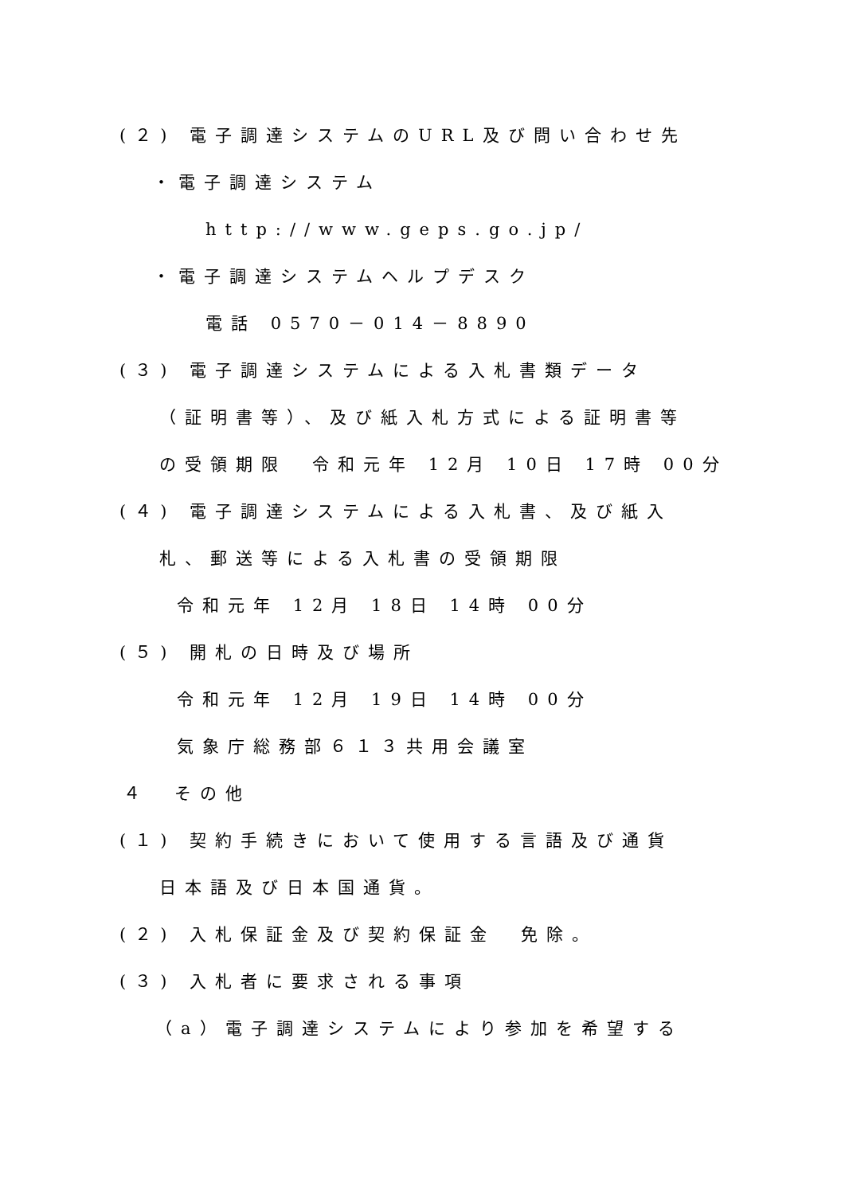(２) 電子調達システムのURL及び問い合わせ先
・電子調達システム
http://www.geps.go.jp/
・電子調達システムヘルプデスク
電話 0570－014－8890
(３) 電子調達システムによる入札書類データ
（証明書等）、及び紙入札方式による証明書等
の受領期限　令和元年 12月 10日 17時 00分
(４) 電子調達システムによる入札書、及び紙入
札、郵送等による入札書の受領期限
令和元年 12月 18日 14時 00分
(５) 開札の日時及び場所
令和元年 12月 19日 14時 00分
気象庁総務部６１３共用会議室
４　その他
(１) 契約手続きにおいて使用する言語及び通貨
日本語及び日本国通貨。
(２) 入札保証金及び契約保証金　免除。
(３) 入札者に要求される事項
（a）電子調達システムにより参加を希望する